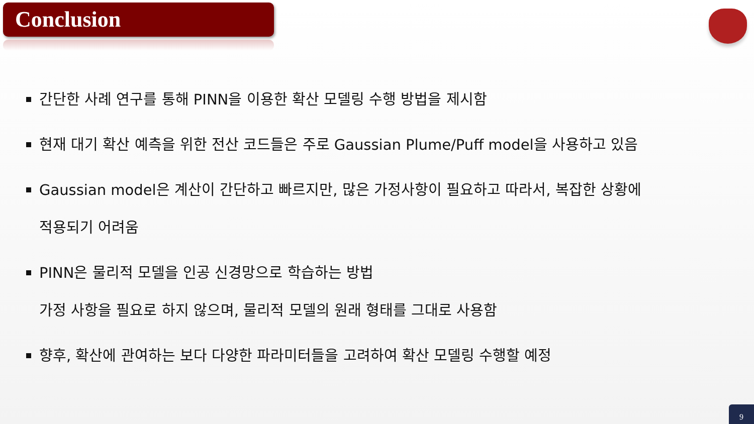Conclusion
간단한 사례 연구를 통해 PINN을 이용한 확산 모델링 수행 방법을 제시함
현재 대기 확산 예측을 위한 전산 코드들은 주로 Gaussian Plume/Puff model을 사용하고 있음
Gaussian model은 계산이 간단하고 빠르지만, 많은 가정사항이 필요하고 따라서, 복잡한 상황에
적용되기 어려움
PINN은 물리적 모델을 인공 신경망으로 학습하는 방법
가정 사항을 필요로 하지 않으며, 물리적 모델의 원래 형태를 그대로 사용함
향후, 확산에 관여하는 보다 다양한 파라미터들을 고려하여 확산 모델링 수행할 예정
9